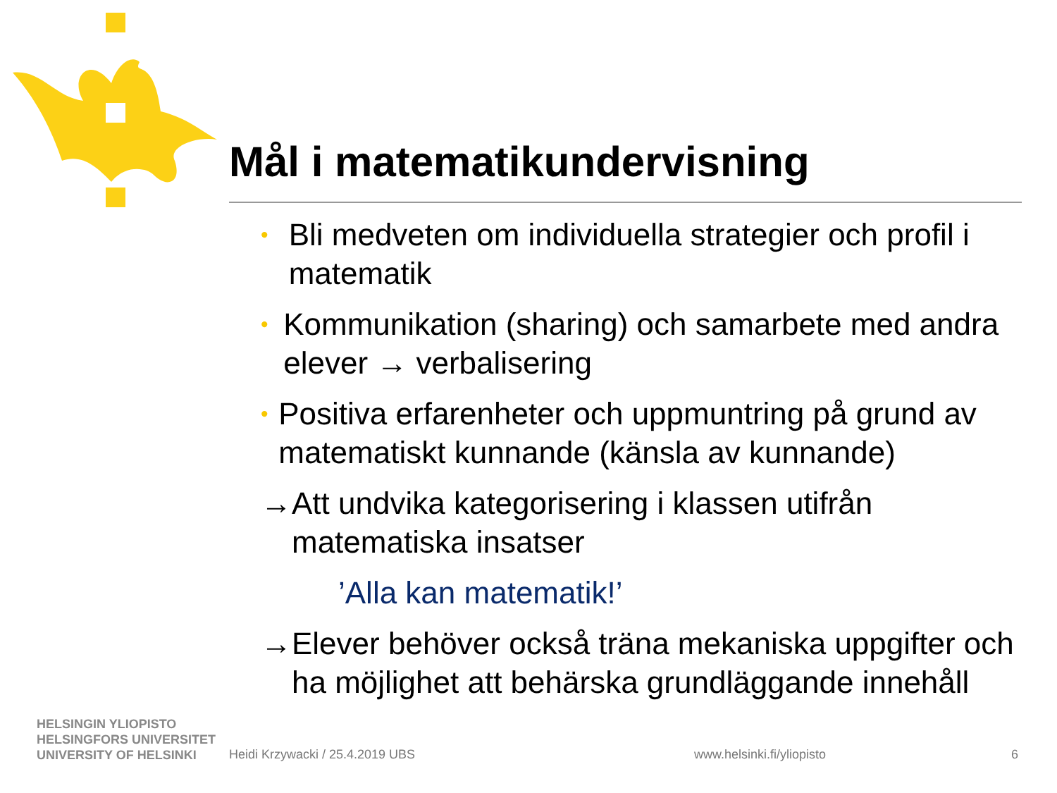Mål i matematikundervisning
•
Bli medveten om individuella strategier och profil i matematik
•
Kommunikation (sharing) och samarbete med andra elever → verbalisering
•
Positiva erfarenheter och uppmuntring på grund av matematiskt kunnande (känsla av kunnande)
→ Att undvika kategorisering i klassen utifrån matematiska insatser
’Alla kan matematik!’
→ Elever behöver också träna mekaniska uppgifter och ha möjlighet att behärska grundläggande innehåll
HELSINGIN YLIOPISTO
HELSINGFORS UNIVERSITET
UNIVERSITY OF HELSINKI
Heidi Krzywacki / 25.4.2019 UBS
www.helsinki.fi/yliopisto 6